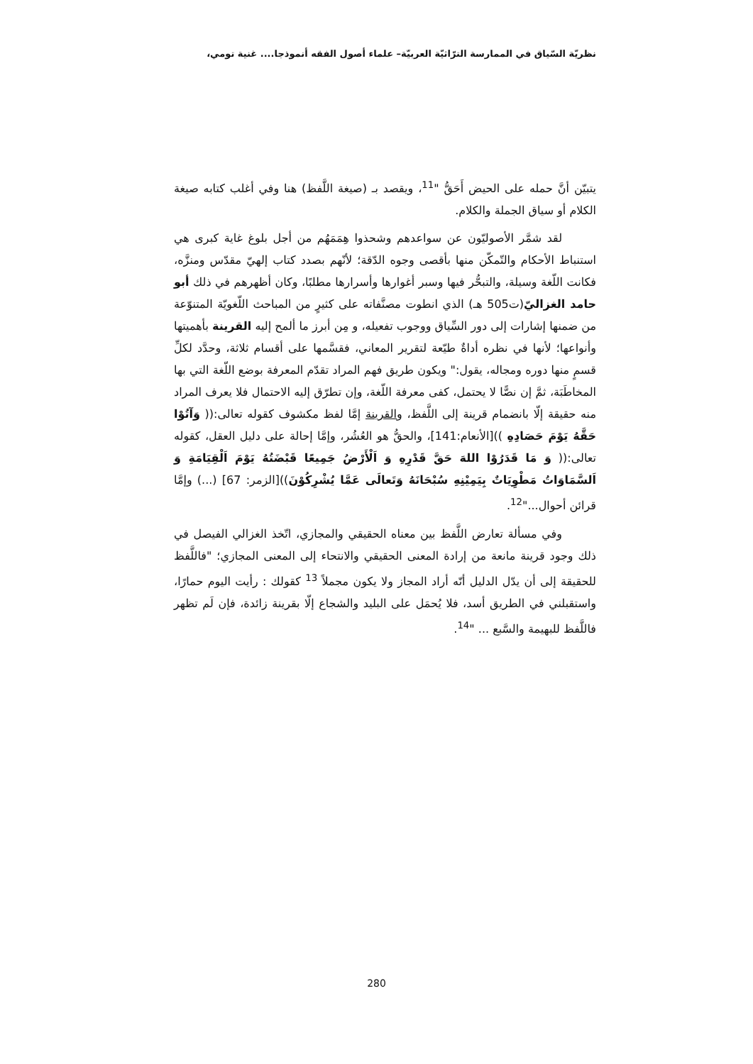نظريّة السّياق في الممارسة الترّاثيّة العربيّة– علماء أصول الفقه أنموذجا.... غنية تومي،
يتبيّن أنَّ حمله على الحيض أَحَقُّ "<sup>11</sup>، ويقصد بـ (صيغة اللَّفظ) هنا وفي أغلب كتابه صيغة الكلام أو سياق الجملة والكلام.
لقد شمَّر الأصوليّون عن سواعدهم وشحذوا هِمَمَهُم من أجل بلوغ غاية كبرى هي استنباط الأحكام والتّمكّن منها بأقصى وجوه الدّقة؛ لأنّهم بصدد كتاب إلهيّ مقدّس ومنزَّه، فكانت اللّغة وسيلة، والتبحُّر فيها وسبر أغوارها وأسرارها مطلبًا، وكان أظهرهم في ذلك أبو حامد الغزاليّ(ت505 هـ) الذي انطوت مصنَّفاته على كثيرٍ من المباحث اللّغويّة المتنوّعة من ضمنها إشارات إلى دور السِّياق ووجوب تفعيله، و مِن أبرز ما ألمح إليه القرينة بأهميتها وأنواعها؛ لأنها في نظره أداةٌ طيّعة لتقرير المعاني، فقسَّمها على أقسام ثلاثة، وحدَّد لكلِّ قسمٍ منها دوره ومجاله، يقول:" ويكون طريق فهم المراد تقدّم المعرفة بوضع اللّغة التي بها المخاطَبَة، ثمَّ إن نصًّا لا يحتمل، كفى معرفة اللّغة، وإن تطرّق إليه الاحتمال فلا يعرف المراد منه حقيقة إلّا بانضمام قرينة إلى اللَّفظ، والقرينة إمَّا لفظ مكشوف كقوله تعالى:(( وَآتُوْا حَقَّهُ يَوْمَ حَصَادِهِ ))[الأنعام:141]، والحقُّ هو العُشُر، وإمَّا إحالة على دليل العقل، كقوله تعالى:(( وَ مَا قَدَرُوْا اللهَ حَقَّ قَدْرِهِ وَ اَلْأَرْضُ جَمِيعًا قَبْضَتُهُ يَوْمَ اَلْقِيَامَةِ وَ اَلسَّمَاوَاتُ مَطْوِيَاتٌ بِيَمِيْنِهِ سُبْحَانَهُ وَتَعالَى عَمَّا يُشْرِكُوْنَ))[الزمر: 67] (...) وإمَّا قرائن أحوال..."<sup>12</sup>.
وفي مسألة تعارض اللَّفظ بين معناه الحقيقي والمجازي، اتّخذ الغزالي الفيصل في ذلك وجود قرينة مانعة من إرادة المعنى الحقيقي والانتحاء إلى المعنى المجازي؛ "فاللَّفظ للحقيقة إلى أن يدّل الدليل أنّه أراد المجاز ولا يكون مجملاً <sup>13</sup> كقولك : رأيت اليوم حمارًا، واستقبلني في الطريق أسد، فلا يُحمَل على البليد والشجاع إلّا بقرينة زائدة، فإن لَم تظهر فاللَّفظ للبهيمة والسَّبع ... "<sup>14</sup>.
280